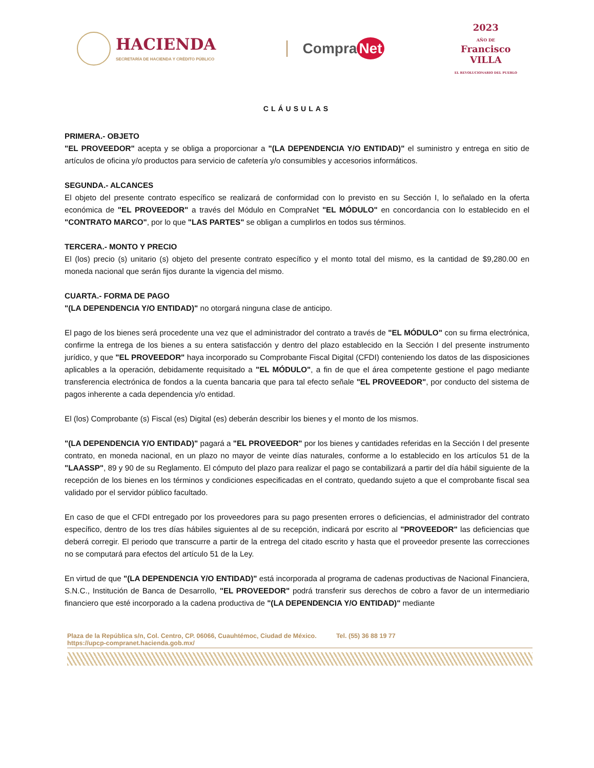HACIENDA
SECRETARÍA DE HACIENDA Y CRÉDITO PÚBLICO
Compra Net
2023
AÑO DE
Francisco
VILLA
EL REVOLUCIONARIO DEL PUEBLO
CLÁUSULAS
PRIMERA.- OBJETO
"EL PROVEEDOR" acepta y se obliga a proporcionar a "(LA DEPENDENCIA Y/O ENTIDAD)" el suministro y entrega en sitio de artículos de oficina y/o productos para servicio de cafetería y/o consumibles y accesorios informáticos.
SEGUNDA.- ALCANCES
El objeto del presente contrato específico se realizará de conformidad con lo previsto en su Sección I, lo señalado en la oferta económica de "EL PROVEEDOR" a través del Módulo en CompraNet "EL MÓDULO" en concordancia con lo establecido en el "CONTRATO MARCO", por lo que "LAS PARTES" se obligan a cumplirlos en todos sus términos.
TERCERA.- MONTO Y PRECIO
El (los) precio (s) unitario (s) objeto del presente contrato específico y el monto total del mismo, es la cantidad de $9,280.00 en moneda nacional que serán fijos durante la vigencia del mismo.
CUARTA.- FORMA DE PAGO
"(LA DEPENDENCIA Y/O ENTIDAD)" no otorgará ninguna clase de anticipo.
El pago de los bienes será procedente una vez que el administrador del contrato a través de "EL MÓDULO" con su firma electrónica, confirme la entrega de los bienes a su entera satisfacción y dentro del plazo establecido en la Sección I del presente instrumento jurídico, y que "EL PROVEEDOR" haya incorporado su Comprobante Fiscal Digital (CFDI) conteniendo los datos de las disposiciones aplicables a la operación, debidamente requisitado a "EL MÓDULO", a fin de que el área competente gestione el pago mediante transferencia electrónica de fondos a la cuenta bancaria que para tal efecto señale "EL PROVEEDOR", por conducto del sistema de pagos inherente a cada dependencia y/o entidad.
El (los) Comprobante (s) Fiscal (es) Digital (es) deberán describir los bienes y el monto de los mismos.
"(LA DEPENDENCIA Y/O ENTIDAD)" pagará a "EL PROVEEDOR" por los bienes y cantidades referidas en la Sección I del presente contrato, en moneda nacional, en un plazo no mayor de veinte días naturales, conforme a lo establecido en los artículos 51 de la "LAASSP", 89 y 90 de su Reglamento. El cómputo del plazo para realizar el pago se contabilizará a partir del día hábil siguiente de la recepción de los bienes en los términos y condiciones especificadas en el contrato, quedando sujeto a que el comprobante fiscal sea validado por el servidor público facultado.
En caso de que el CFDI entregado por los proveedores para su pago presenten errores o deficiencias, el administrador del contrato específico, dentro de los tres días hábiles siguientes al de su recepción, indicará por escrito al "PROVEEDOR" las deficiencias que deberá corregir. El periodo que transcurre a partir de la entrega del citado escrito y hasta que el proveedor presente las correcciones no se computará para efectos del artículo 51 de la Ley.
En virtud de que "(LA DEPENDENCIA Y/O ENTIDAD)" está incorporada al programa de cadenas productivas de Nacional Financiera, S.N.C., Institución de Banca de Desarrollo, "EL PROVEEDOR" podrá transferir sus derechos de cobro a favor de un intermediario financiero que esté incorporado a la cadena productiva de "(LA DEPENDENCIA Y/O ENTIDAD)" mediante
Plaza de la República s/n, Col. Centro, CP. 06066, Cuauhtémoc, Ciudad de México. Tel. (55) 36 88 19 77
https://upcp-compranet.hacienda.gob.mx/